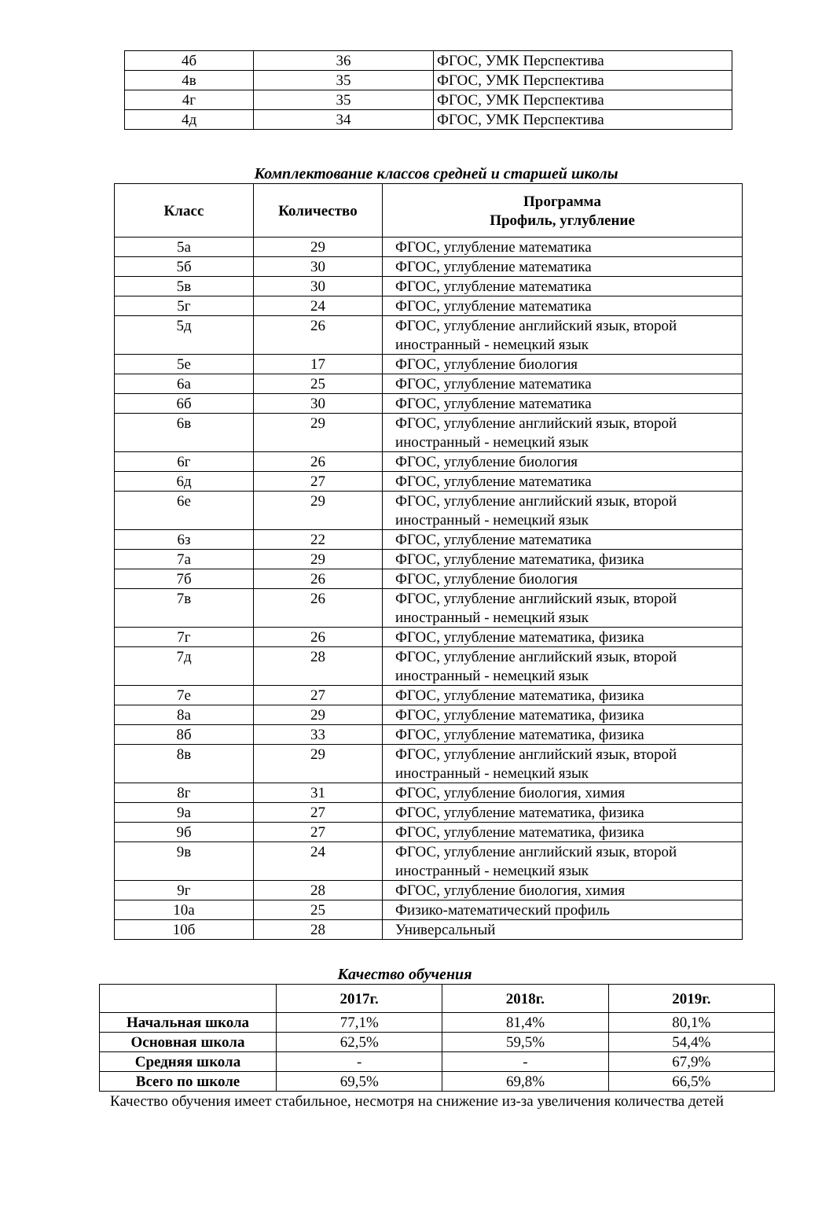| 4б | 36 | ФГОС, УМК Перспектива |
| 4в | 35 | ФГОС, УМК Перспектива |
| 4г | 35 | ФГОС, УМК Перспектива |
| 4д | 34 | ФГОС, УМК Перспектива |
Комплектование классов средней и старшей школы
| Класс | Количество | Программа Профиль, углубление |
| --- | --- | --- |
| 5а | 29 | ФГОС, углубление математика |
| 5б | 30 | ФГОС, углубление математика |
| 5в | 30 | ФГОС, углубление математика |
| 5г | 24 | ФГОС, углубление математика |
| 5д | 26 | ФГОС, углубление английский язык, второй иностранный - немецкий язык |
| 5е | 17 | ФГОС, углубление биология |
| 6а | 25 | ФГОС, углубление математика |
| 6б | 30 | ФГОС, углубление математика |
| 6в | 29 | ФГОС, углубление английский язык, второй иностранный - немецкий язык |
| 6г | 26 | ФГОС, углубление биология |
| 6д | 27 | ФГОС, углубление математика |
| 6е | 29 | ФГОС, углубление английский язык, второй иностранный - немецкий язык |
| 6з | 22 | ФГОС, углубление математика |
| 7а | 29 | ФГОС, углубление математика, физика |
| 7б | 26 | ФГОС, углубление биология |
| 7в | 26 | ФГОС, углубление английский язык, второй иностранный - немецкий язык |
| 7г | 26 | ФГОС, углубление математика, физика |
| 7д | 28 | ФГОС, углубление английский язык, второй иностранный - немецкий язык |
| 7е | 27 | ФГОС, углубление математика, физика |
| 8а | 29 | ФГОС, углубление математика, физика |
| 8б | 33 | ФГОС, углубление математика, физика |
| 8в | 29 | ФГОС, углубление английский язык, второй иностранный - немецкий язык |
| 8г | 31 | ФГОС, углубление биология, химия |
| 9а | 27 | ФГОС, углубление математика, физика |
| 9б | 27 | ФГОС, углубление математика, физика |
| 9в | 24 | ФГОС, углубление английский язык, второй иностранный - немецкий язык |
| 9г | 28 | ФГОС, углубление биология, химия |
| 10а | 25 | Физико-математический профиль |
| 10б | 28 | Универсальный |
Качество обучения
| | 2017г. | 2018г. | 2019г. |
| --- | --- | --- | --- |
| Начальная школа | 77,1% | 81,4% | 80,1% |
| Основная школа | 62,5% | 59,5% | 54,4% |
| Средняя школа | - | - | 67,9% |
| Всего по школе | 69,5% | 69,8% | 66,5% |
Качество обучения имеет стабильное, несмотря на снижение из-за увеличения количества детей